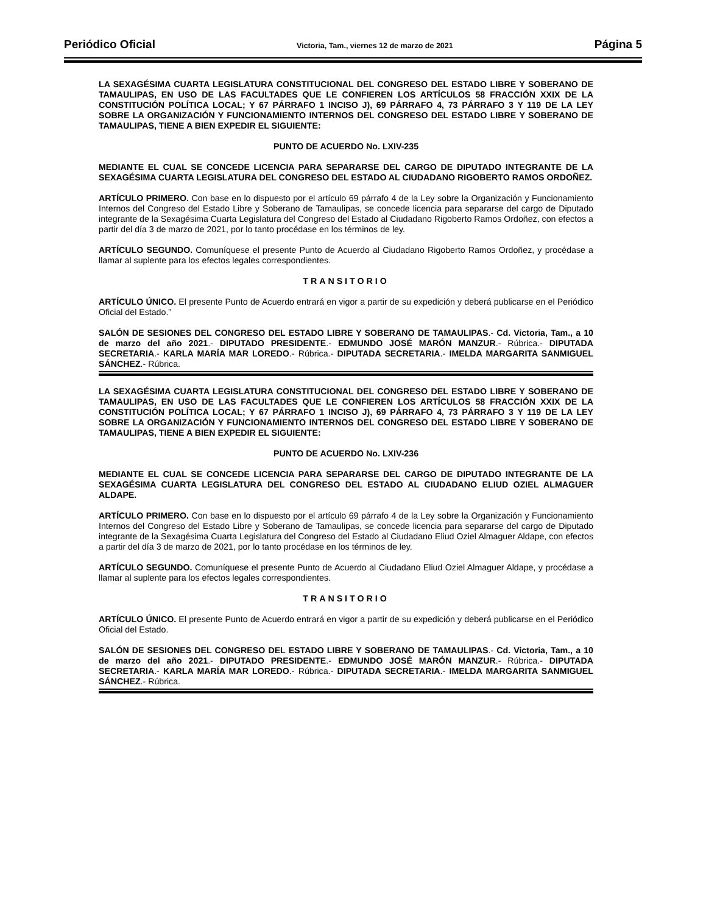Periódico Oficial Victoria, Tam., viernes 12 de marzo de 2021 Página 5
LA SEXAGÉSIMA CUARTA LEGISLATURA CONSTITUCIONAL DEL CONGRESO DEL ESTADO LIBRE Y SOBERANO DE TAMAULIPAS, EN USO DE LAS FACULTADES QUE LE CONFIEREN LOS ARTÍCULOS 58 FRACCIÓN XXIX DE LA CONSTITUCIÓN POLÍTICA LOCAL; Y 67 PÁRRAFO 1 INCISO J), 69 PÁRRAFO 4, 73 PÁRRAFO 3 Y 119 DE LA LEY SOBRE LA ORGANIZACIÓN Y FUNCIONAMIENTO INTERNOS DEL CONGRESO DEL ESTADO LIBRE Y SOBERANO DE TAMAULIPAS, TIENE A BIEN EXPEDIR EL SIGUIENTE:
PUNTO DE ACUERDO No. LXIV-235
MEDIANTE EL CUAL SE CONCEDE LICENCIA PARA SEPARARSE DEL CARGO DE DIPUTADO INTEGRANTE DE LA SEXAGÉSIMA CUARTA LEGISLATURA DEL CONGRESO DEL ESTADO AL CIUDADANO RIGOBERTO RAMOS ORDOÑEZ.
ARTÍCULO PRIMERO. Con base en lo dispuesto por el artículo 69 párrafo 4 de la Ley sobre la Organización y Funcionamiento Internos del Congreso del Estado Libre y Soberano de Tamaulipas, se concede licencia para separarse del cargo de Diputado integrante de la Sexagésima Cuarta Legislatura del Congreso del Estado al Ciudadano Rigoberto Ramos Ordoñez, con efectos a partir del día 3 de marzo de 2021, por lo tanto procédase en los términos de ley.
ARTÍCULO SEGUNDO. Comuníquese el presente Punto de Acuerdo al Ciudadano Rigoberto Ramos Ordoñez, y procédase a llamar al suplente para los efectos legales correspondientes.
TRANSITORIO
ARTÍCULO ÚNICO. El presente Punto de Acuerdo entrará en vigor a partir de su expedición y deberá publicarse en el Periódico Oficial del Estado.”
SALÓN DE SESIONES DEL CONGRESO DEL ESTADO LIBRE Y SOBERANO DE TAMAULIPAS.- Cd. Victoria, Tam., a 10 de marzo del año 2021.- DIPUTADO PRESIDENTE.- EDMUNDO JOSÉ MARÓN MANZUR.- Rúbrica.- DIPUTADA SECRETARIA.- KARLA MARÍA MAR LOREDO.- Rúbrica.- DIPUTADA SECRETARIA.- IMELDA MARGARITA SANMIGUEL SÁNCHEZ.- Rúbrica.
LA SEXAGÉSIMA CUARTA LEGISLATURA CONSTITUCIONAL DEL CONGRESO DEL ESTADO LIBRE Y SOBERANO DE TAMAULIPAS, EN USO DE LAS FACULTADES QUE LE CONFIEREN LOS ARTÍCULOS 58 FRACCIÓN XXIX DE LA CONSTITUCIÓN POLÍTICA LOCAL; Y 67 PÁRRAFO 1 INCISO J), 69 PÁRRAFO 4, 73 PÁRRAFO 3 Y 119 DE LA LEY SOBRE LA ORGANIZACIÓN Y FUNCIONAMIENTO INTERNOS DEL CONGRESO DEL ESTADO LIBRE Y SOBERANO DE TAMAULIPAS, TIENE A BIEN EXPEDIR EL SIGUIENTE:
PUNTO DE ACUERDO No. LXIV-236
MEDIANTE EL CUAL SE CONCEDE LICENCIA PARA SEPARARSE DEL CARGO DE DIPUTADO INTEGRANTE DE LA SEXAGÉSIMA CUARTA LEGISLATURA DEL CONGRESO DEL ESTADO AL CIUDADANO ELIUD OZIEL ALMAGUER ALDAPE.
ARTÍCULO PRIMERO. Con base en lo dispuesto por el artículo 69 párrafo 4 de la Ley sobre la Organización y Funcionamiento Internos del Congreso del Estado Libre y Soberano de Tamaulipas, se concede licencia para separarse del cargo de Diputado integrante de la Sexagésima Cuarta Legislatura del Congreso del Estado al Ciudadano Eliud Oziel Almaguer Aldape, con efectos a partir del día 3 de marzo de 2021, por lo tanto procédase en los términos de ley.
ARTÍCULO SEGUNDO. Comuníquese el presente Punto de Acuerdo al Ciudadano Eliud Oziel Almaguer Aldape, y procédase a llamar al suplente para los efectos legales correspondientes.
TRANSITORIO
ARTÍCULO ÚNICO. El presente Punto de Acuerdo entrará en vigor a partir de su expedición y deberá publicarse en el Periódico Oficial del Estado.
SALÓN DE SESIONES DEL CONGRESO DEL ESTADO LIBRE Y SOBERANO DE TAMAULIPAS.- Cd. Victoria, Tam., a 10 de marzo del año 2021.- DIPUTADO PRESIDENTE.- EDMUNDO JOSÉ MARÓN MANZUR.- Rúbrica.- DIPUTADA SECRETARIA.- KARLA MARÍA MAR LOREDO.- Rúbrica.- DIPUTADA SECRETARIA.- IMELDA MARGARITA SANMIGUEL SÁNCHEZ.- Rúbrica.